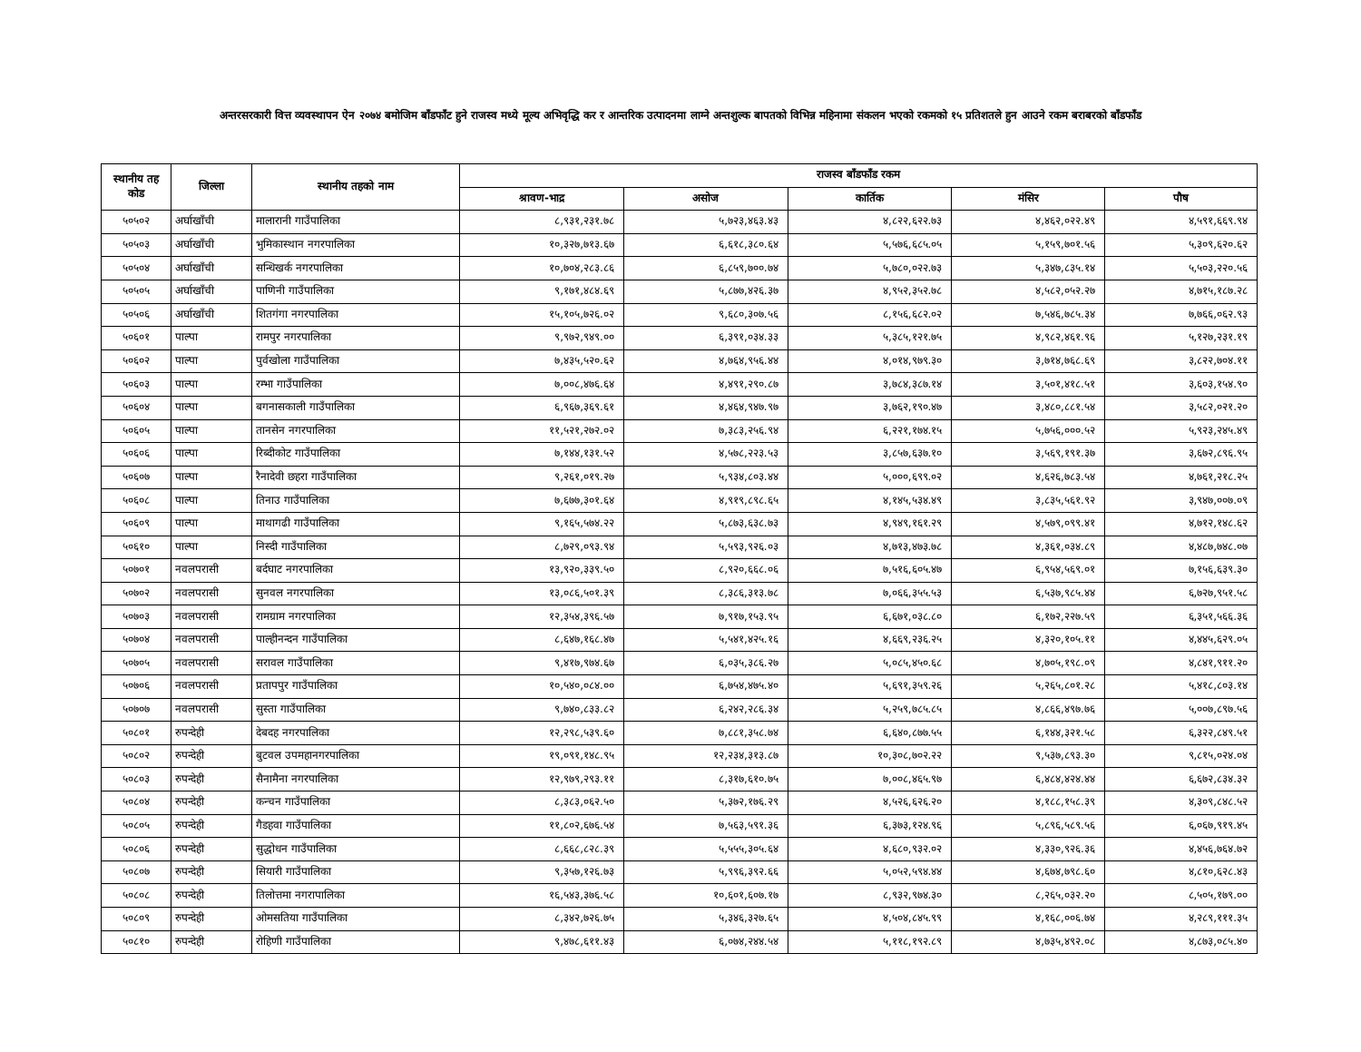अन्तरसरकारी वित्त व्यवस्थापन ऐन २०७४ बमोजिम बाँडफाँट हुने राजस्व मध्ये मूल्य अभिवृद्धि कर र आन्तरिक उत्पादनमा लाग्ने अन्तशुल्क बापतको विभिन्न महिनामा संकलन भएको रकमको १५ प्रतिशतले हुन आउने रकम बराबरको बाँडफाँड
| स्थानीय तह कोड | जिल्ला | स्थानीय तहको नाम | राजस्व बाँडफाँड रकम | | | | |
| --- | --- | --- | --- | --- | --- | --- | --- |
| | | | श्रावण-भाद्र | असोज | कार्तिक | मंसिर | पौष |
| ५०५०२ | अर्घाखाँची | मालारानी गाउँपालिका | ८,९३१,२३१.७८ | ५,७२३,४६३.४३ | ४,८२२,६२२.७३ | ४,४६२,०२२.४९ | ४,५९१,६६९.९४ |
| ५०५०३ | अर्घाखाँची | भुमिकास्थान नगरपालिका | १०,३२७,७१३.६७ | ६,६१८,३८०.६४ | ५,५७६,६८५.०५ | ५,१५९,७०१.५६ | ५,३०९,६२०.६२ |
| ५०५०४ | अर्घाखाँची | सन्धिखर्क नगरपालिका | १०,७०४,२८३.८६ | ६,८५९,७००.७४ | ५,७८०,०२२.७३ | ५,३४७,८३५.१४ | ५,५०३,२२०.५६ |
| ५०५०५ | अर्घाखाँची | पाणिनी गाउँपालिका | ९,१७१,४८४.६९ | ५,८७७,४२६.३७ | ४,९५२,३५२.७८ | ४,५८२,०५२.२७ | ४,७१५,१८७.२८ |
| ५०५०६ | अर्घाखाँची | शितगंगा नगरपालिका | १५,१०५,७२६.०२ | ९,६८०,३०७.५६ | ८,१५६,६८२.०२ | ७,५४६,७८५.३४ | ७,७६६,०६२.९३ |
| ५०६०१ | पाल्पा | रामपुर नगरपालिका | ९,९७२,९४९.०० | ६,३९१,०३४.३३ | ५,३८५,१२१.७५ | ४,९८२,४६१.९६ | ५,१२७,२३१.१९ |
| ५०६०२ | पाल्पा | पुर्वखोला गाउँपालिका | ७,४३५,५२०.६२ | ४,७६४,९५६.४४ | ४,०१४,९७९.३० | ३,७१४,७६८.६९ | ३,८२२,७०४.११ |
| ५०६०३ | पाल्पा | रम्भा गाउँपालिका | ७,००८,४७६.६४ | ४,४९१,२९०.८७ | ३,७८४,३८७.१४ | ३,५०१,४१८.५१ | ३,६०३,१५४.९० |
| ५०६०४ | पाल्पा | बगनासकाली गाउँपालिका | ६,९६७,३६९.६१ | ४,४६४,९४७.९७ | ३,७६२,१९०.४७ | ३,४८०,८८१.५४ | ३,५८२,०२१.२० |
| ५०६०५ | पाल्पा | तानसेन नगरपालिका | ११,५२१,२७२.०२ | ७,३८३,२५६.९४ | ६,२२१,१७४.१५ | ५,७५६,०००.५२ | ५,९२३,२४५.४९ |
| ५०६०६ | पाल्पा | रिब्दीकोट गाउँपालिका | ७,१४४,१३१.५२ | ४,५७८,२२३.५३ | ३,८५७,६३७.१० | ३,५६९,१९१.३७ | ३,६७२,८९६.९५ |
| ५०६०७ | पाल्पा | रैनादेवी छहरा गाउँपालिका | ९,२६१,०१९.२७ | ५,९३४,८०३.४४ | ५,०००,६९९.०२ | ४,६२६,७८३.५४ | ४,७६१,२१८.२५ |
| ५०६०८ | पाल्पा | तिनाउ गाउँपालिका | ७,६७७,३०१.६४ | ४,९१९,८९८.६५ | ४,१४५,५३४.४९ | ३,८३५,५६१.९२ | ३,९४७,००७.०९ |
| ५०६०९ | पाल्पा | माथागढी गाउँपालिका | ९,१६५,५७४.२२ | ५,८७३,६३८.७३ | ४,९४९,१६१.२९ | ४,५७९,०९९.४१ | ४,७१२,१४८.६२ |
| ५०६१० | पाल्पा | निस्दी गाउँपालिका | ८,७२९,०९३.९४ | ५,५९३,९२६.०३ | ४,७१३,४७३.७८ | ४,३६१,०३४.८९ | ४,४८७,७४८.०७ |
| ५०७०१ | नवलपरासी | बर्दघाट नगरपालिका | १३,९२०,३३९.५० | ८,९२०,६६८.०६ | ७,५१६,६०५.४७ | ६,९५४,५६९.०१ | ७,१५६,६३९.३० |
| ५०७०२ | नवलपरासी | सुनवल नगरपालिका | १३,०८६,५०१.३९ | ८,३८६,३१३.७८ | ७,०६६,३५५.५३ | ६,५३७,९८५.४४ | ६,७२७,९५१.५८ |
| ५०७०३ | नवलपरासी | रामग्राम नगरपालिका | १२,३५४,३९६.५७ | ७,९१७,१५३.९५ | ६,६७१,०३८.८० | ६,१७२,२२७.५९ | ६,३५१,५६६.३६ |
| ५०७०४ | नवलपरासी | पाल्हीनन्दन गाउँपालिका | ८,६४७,१६८.४७ | ५,५४१,४२५.१६ | ४,६६९,२३६.२५ | ४,३२०,१०५.११ | ४,४४५,६२९.०५ |
| ५०७०५ | नवलपरासी | सरावल गाउँपालिका | ९,४१७,९७४.६७ | ६,०३५,३८६.२७ | ५,०८५,४५०.६८ | ४,७०५,१९८.०९ | ४,८४१,९११.२० |
| ५०७०६ | नवलपरासी | प्रतापपुर गाउँपालिका | १०,५४०,०८४.०० | ६,७५४,४७५.४० | ५,६९१,३५९.२६ | ५,२६५,८०१.२८ | ५,४१८,८०३.१४ |
| ५०७०७ | नवलपरासी | सुस्ता गाउँपालिका | ९,७४०,८३३.८२ | ६,२४२,२८६.३४ | ५,२५९,७८५.८५ | ४,८६६,४९७.७६ | ५,००७,८९७.५६ |
| ५०८०१ | रुपन्देही | देबदह नगरपालिका | १२,२९८,५३९.६० | ७,८८१,३५८.७४ | ६,६४०,८७७.५५ | ६,१४४,३२१.५८ | ६,३२२,८४९.५१ |
| ५०८०२ | रुपन्देही | बुटवल उपमहानगरपालिका | १९,०९१,१४८.९५ | १२,२३४,३१३.८७ | १०,३०८,७०२.२२ | ९,५३७,८९३.३० | ९,८१५,०२४.०४ |
| ५०८०३ | रुपन्देही | सैनामैना नगरपालिका | १२,९७९,२९३.११ | ८,३१७,६१०.७५ | ७,००८,४६५.९७ | ६,४८४,४२४.४४ | ६,६७२,८३४.३२ |
| ५०८०४ | रुपन्देही | कन्चन गाउँपालिका | ८,३८३,०६२.५० | ५,३७२,१७६.२९ | ४,५२६,६२६.२० | ४,१८८,१५८.३९ | ४,३०९,८४८.५२ |
| ५०८०५ | रुपन्देही | गैडहवा गाउँपालिका | ११,८०२,६७६.५४ | ७,५६३,५९१.३६ | ६,३७३,१२४.९६ | ५,८९६,५८९.५६ | ६,०६७,९१९.४५ |
| ५०८०६ | रुपन्देही | सुद्धोधन गाउँपालिका | ८,६६८,८२८.३९ | ५,५५५,३०५.६४ | ४,६८०,९३२.०२ | ४,३३०,९२६.३६ | ४,४५६,७६४.७२ |
| ५०८०७ | रुपन्देही | सियारी गाउँपालिका | ९,३५७,१२६.७३ | ५,९९६,३९२.६६ | ५,०५२,५९४.४४ | ४,६७४,७९८.६० | ४,८१०,६२८.४३ |
| ५०८०८ | रुपन्देही | तिलोत्तमा नगरापालिका | १६,५४३,३७६.५८ | १०,६०१,६०७.१७ | ८,९३२,९७४.३० | ८,२६५,०३२.२० | ८,५०५,१७९.०० |
| ५०८०९ | रुपन्देही | ओमसतिया गाउँपालिका | ८,३४२,७२६.७५ | ५,३४६,३२७.६५ | ४,५०४,८४५.९९ | ४,१६८,००६.७४ | ४,२८९,१११.३५ |
| ५०८१० | रुपन्देही | रोहिणी गाउँपालिका | ९,४७८,६११.४३ | ६,०७४,२४४.५४ | ५,११८,१९२.८९ | ४,७३५,४९२.०८ | ४,८७३,०८५.४० |